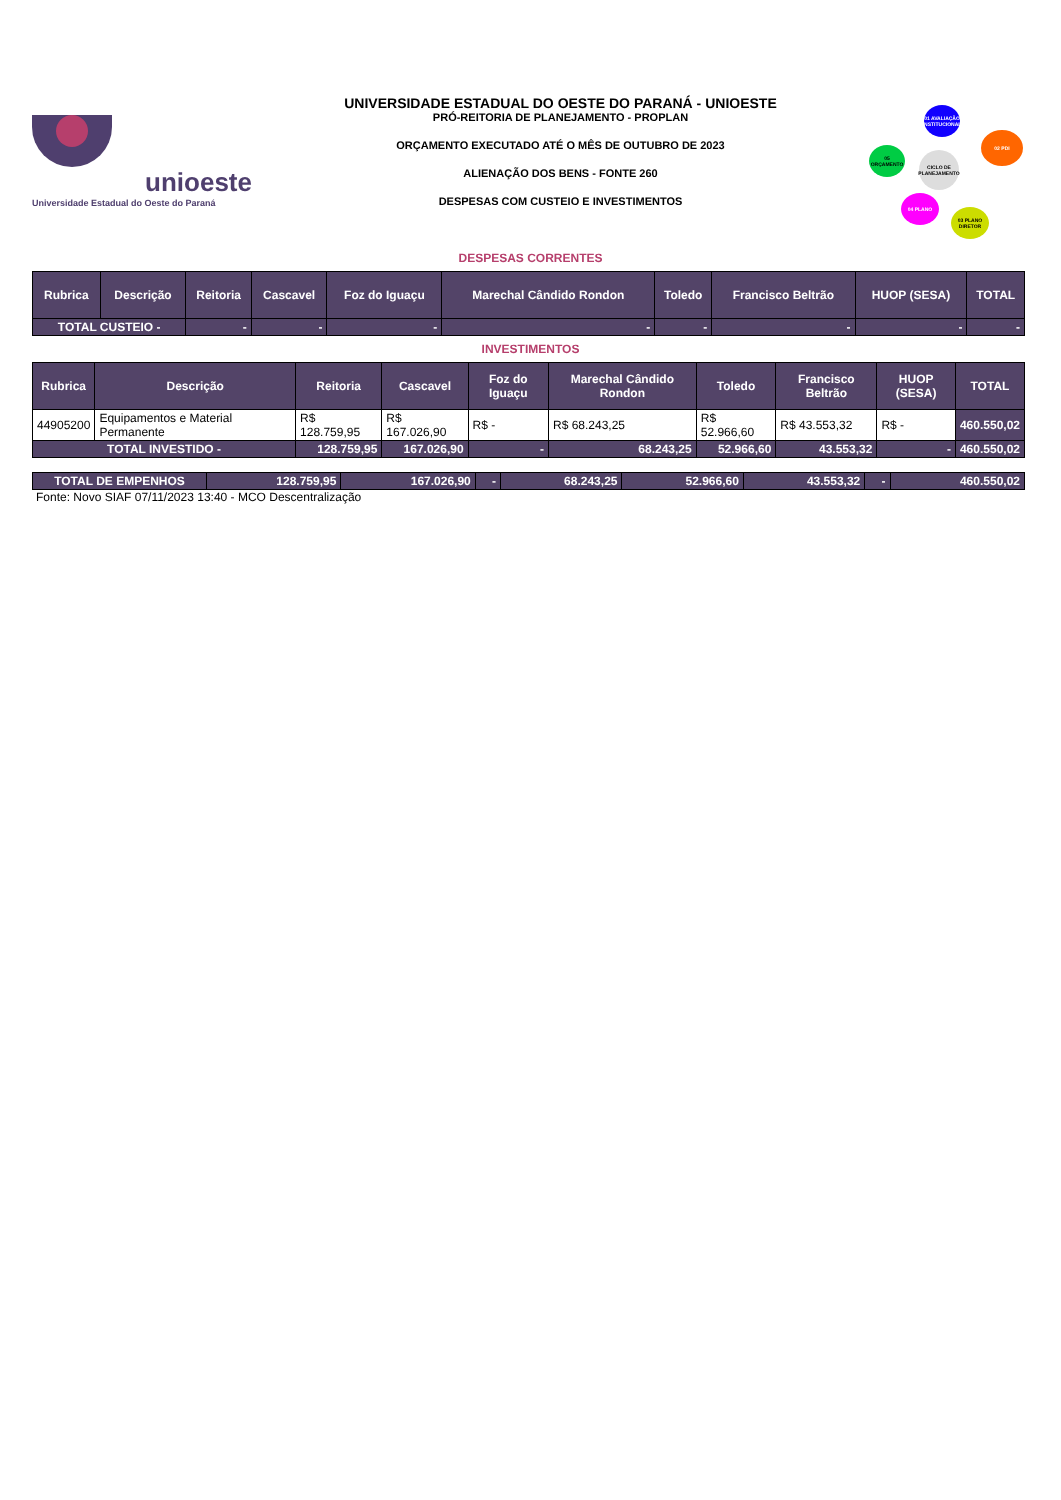unioeste
Universidade Estadual do Oeste do Paraná
UNIVERSIDADE ESTADUAL DO OESTE DO PARANÁ - UNIOESTE
PRÓ-REITORIA DE PLANEJAMENTO - PROPLAN
ORÇAMENTO EXECUTADO ATÉ O MÊS DE OUTUBRO DE 2023
ALIENAÇÃO DOS BENS - FONTE 260
DESPESAS COM CUSTEIO E INVESTIMENTOS
01 AVALIAÇÃO INSTITUCIONAL
02 PDI
CICLO DE PLANEJAMENTO
05 ORÇAMENTO
04 PLANO
03 PLANO DIRETOR
DESPESAS CORRENTES
| Rubrica | Descrição | Reitoria | Cascavel | Foz do Iguaçu | Marechal Cândido Rondon | Toledo | Francisco Beltrão | HUOP (SESA) | TOTAL |
| --- | --- | --- | --- | --- | --- | --- | --- | --- | --- |
| TOTAL CUSTEIO - | | - | - | - | - | - | - | - | - |
INVESTIMENTOS
| Rubrica | Descrição | Reitoria | Cascavel | Foz do Iguaçu | Marechal Cândido Rondon | Toledo | Francisco Beltrão | HUOP (SESA) | TOTAL |
| --- | --- | --- | --- | --- | --- | --- | --- | --- | --- |
| 44905200 | Equipamentos e Material Permanente | R$ 128.759,95 | R$ 167.026,90 | R$ - | R$ 68.243,25 | R$ 52.966,60 | R$ 43.553,32 | R$ - | 460.550,02 |
| TOTAL INVESTIDO - | | 128.759,95 | 167.026,90 | - | 68.243,25 | 52.966,60 | 43.553,32 | - | 460.550,02 |
| TOTAL DE EMPENHOS | 128.759,95 | 167.026,90 | - | 68.243,25 | 52.966,60 | 43.553,32 | - | 460.550,02 |
Fonte: Novo SIAF 07/11/2023 13:40 - MCO Descentralização